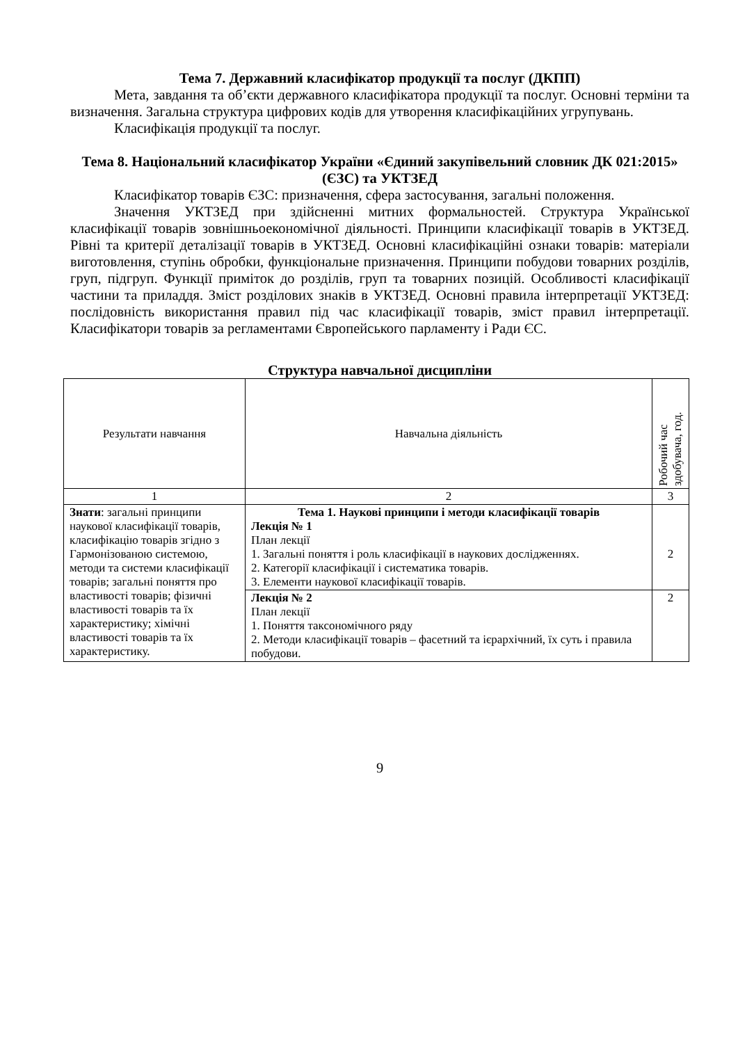Тема 7. Державний класифікатор продукції та послуг (ДКПП)
Мета, завдання та об’єкти державного класифікатора продукції та послуг. Основні терміни та визначення. Загальна структура цифрових кодів для утворення класифікаційних угрупувань.
Класифікація продукції та послуг.
Тема 8. Національний класифікатор України «Єдиний закупівельний словник ДК 021:2015» (ЄЗС) та УКТЗЕД
Класифікатор товарів ЄЗС: призначення, сфера застосування, загальні положення.
Значення УКТЗЕД при здійсненні митних формальностей. Структура Української класифікації товарів зовнішньоекономічної діяльності. Принципи класифікації товарів в УКТЗЕД. Рівні та критерії деталізації товарів в УКТЗЕД. Основні класифікаційні ознаки товарів: матеріали виготовлення, ступінь обробки, функціональне призначення. Принципи побудови товарних розділів, груп, підгруп. Функції приміток до розділів, груп та товарних позицій. Особливості класифікації частини та приладдя. Зміст розділових знаків в УКТЗЕД. Основні правила інтерпретації УКТЗЕД: послідовність використання правил під час класифікації товарів, зміст правил інтерпретації. Класифікатори товарів за регламентами Європейського парламенту і Ради ЄС.
Структура навчальної дисципліни
| Результати навчання | Навчальна діяльність | Робочий час здобувача, год. |
| --- | --- | --- |
| 1 | 2 | 3 |
| Знати : загальні принципи наукової класифікації товарів, класифікацію товарів згідно з Гармонізованою системою, методи та системи класифікації товарів; загальні поняття про властивості товарів; фізичні властивості товарів та їх характеристику; хімічні властивості товарів та їх характеристику. | Тема 1. Наукові принципи і методи класифікації товарів Лекція № 1 План лекції 1. Загальні поняття і роль класифікації в наукових дослідженнях. 2. Категорії класифікації і систематика товарів. 3. Елементи наукової класифікації товарів. | 2 |
| | Лекція № 2 План лекції 1. Поняття таксономічного ряду 2. Методи класифікації товарів – фасетний та ієрархічний, їх суть і правила побудови. | 2 |
9